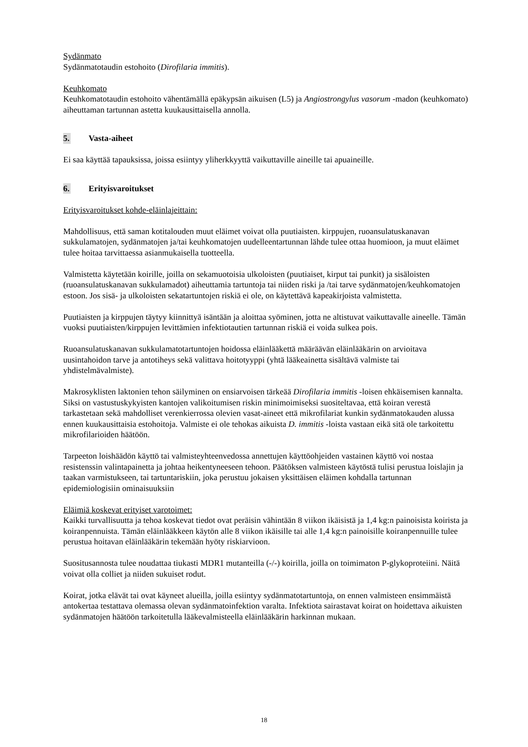Sydänmato
Sydänmatotaudin estohoito (Dirofilaria immitis).
Keuhkomato
Keuhkomatotaudin estohoito vähentämällä epäkypsän aikuisen (L5) ja Angiostrongylus vasorum -madon (keuhkomato) aiheuttaman tartunnan astetta kuukausittaisella annolla.
5. Vasta-aiheet
Ei saa käyttää tapauksissa, joissa esiintyy yliherkkyyttä vaikuttaville aineille tai apuaineille.
6. Erityisvaroitukset
Erityisvaroitukset kohde-eläinlajeittain:
Mahdollisuus, että saman kotitalouden muut eläimet voivat olla puutiaisten. kirppujen, ruoansulatuskanavan sukkulamatojen, sydänmatojen ja/tai keuhkomatojen uudelleentartunnan lähde tulee ottaa huomioon, ja muut eläimet tulee hoitaa tarvittaessa asianmukaisella tuotteella.
Valmistetta käytetään koirille, joilla on sekamuotoisia ulkoloisten (puutiaiset, kirput tai punkit) ja sisäloisten (ruoansulatuskanavan sukkulamadot) aiheuttamia tartuntoja tai niiden riski ja /tai tarve sydänmatojen/keuhkomatojen estoon. Jos sisä- ja ulkoloisten sekatartuntojen riskiä ei ole, on käytettävä kapeakirjoista valmistetta.
Puutiaisten ja kirppujen täytyy kiinnittyä isäntään ja aloittaa syöminen, jotta ne altistuvat vaikuttavalle aineelle. Tämän vuoksi puutiaisten/kirppujen levittämien infektiotautien tartunnan riskiä ei voida sulkea pois.
Ruoansulatuskanavan sukkulamatotartuntojen hoidossa eläinlääkettä määräävän eläinlääkärin on arvioitava uusintahoidon tarve ja antotiheys sekä valittava hoitotyyppi (yhtä lääkeainetta sisältävä valmiste tai yhdistelmävalmiste).
Makrosyklisten laktonien tehon säilyminen on ensiarvoisen tärkeää Dirofilaria immitis -loisen ehkäisemisen kannalta. Siksi on vastustuskykyisten kantojen valikoitumisen riskin minimoimiseksi suositeltavaa, että koiran verestä tarkastetaan sekä mahdolliset verenkierrossa olevien vasat-aineet että mikrofilariat kunkin sydänmatokauden alussa ennen kuukausittaisia estohoitoja. Valmiste ei ole tehokas aikuista D. immitis -loista vastaan eikä sitä ole tarkoitettu mikrofilarioiden häätöön.
Tarpeeton loishäädön käyttö tai valmisteyhteenvedossa annettujen käyttöohjeiden vastainen käyttö voi nostaa resistenssin valintapainetta ja johtaa heikentyneeseen tehoon. Päätöksen valmisteen käytöstä tulisi perustua loislajin ja taakan varmistukseen, tai tartuntariskiin, joka perustuu jokaisen yksittäisen eläimen kohdalla tartunnan epidemiologisiin ominaisuuksiin
Eläimiä koskevat erityiset varotoimet:
Kaikki turvallisuutta ja tehoa koskevat tiedot ovat peräisin vähintään 8 viikon ikäisistä ja 1,4 kg:n painoisista koirista ja koiranpennuista. Tämän eläinlääkkeen käytön alle 8 viikon ikäisille tai alle 1,4 kg:n painoisille koiranpennuille tulee perustua hoitavan eläinlääkärin tekemään hyöty riskiarvioon.
Suositusannosta tulee noudattaa tiukasti MDR1 mutanteilla (-/-) koirilla, joilla on toimimaton P-glykoproteiini. Näitä voivat olla colliet ja niiden sukuiset rodut.
Koirat, jotka elävät tai ovat käyneet alueilla, joilla esiintyy sydänmatotartuntoja, on ennen valmisteen ensimmäistä antokertaa testattava olemassa olevan sydänmatoinfektion varalta. Infektiota sairastavat koirat on hoidettava aikuisten sydänmatojen häätöön tarkoitetulla lääkevalmisteella eläinlääkärin harkinnan mukaan.
18